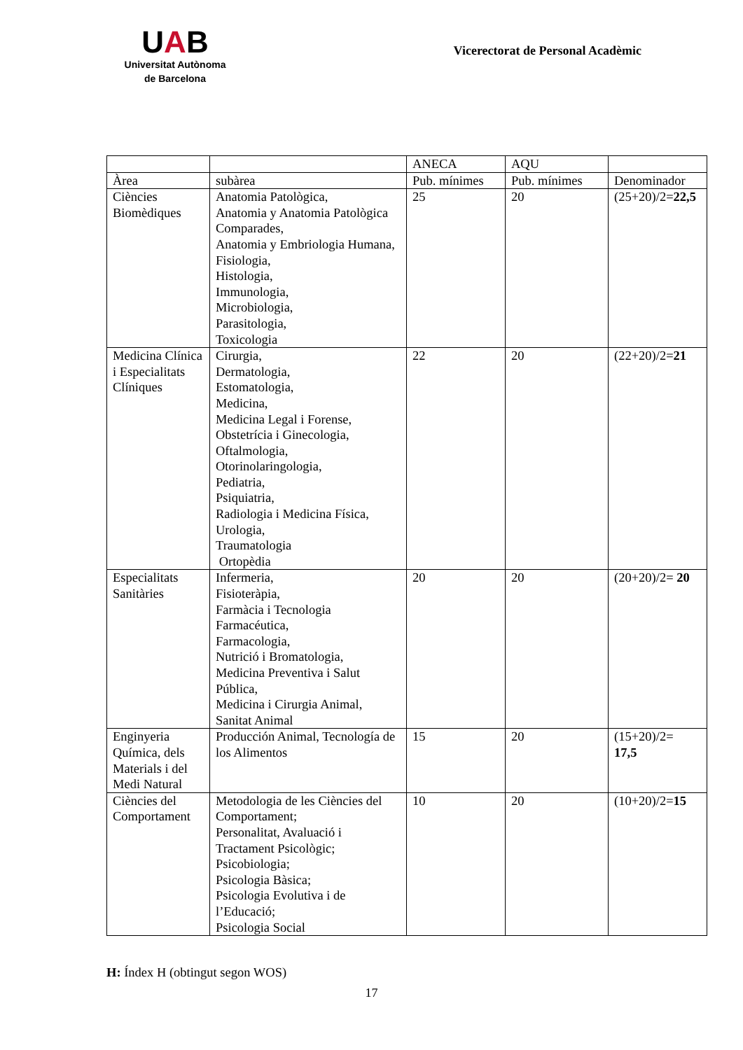UAB
Universitat Autònoma
de Barcelona
Vicerectorat de Personal Acadèmic
| | | ANECA | AQU | |
| Àrea | subàrea | Pub. mínimes | Pub. mínimes | Denominador |
| Ciències Biomèdiques | Anatomia Patològica, Anatomia y Anatomia Patològica Comparades, Anatomia y Embriologia Humana, Fisiologia, Histologia, Immunologia, Microbiologia, Parasitologia, Toxicologia | 25 | 20 | (25+20)/2= 22,5 |
| Medicina Clínica i Especialitats Clíniques | Cirurgia, Dermatologia, Estomatologia, Medicina, Medicina Legal i Forense, Obstetrícia i Ginecologia, Oftalmologia, Otorinolaringologia, Pediatria, Psiquiatria, Radiologia i Medicina Física, Urologia, Traumatologia Ortopèdia | 22 | 20 | (22+20)/2= 21 |
| Especialitats Sanitàries | Infermeria, Fisioteràpia, Farmàcia i Tecnologia Farmacéutica, Farmacologia, Nutrició i Bromatologia, Medicina Preventiva i Salut Pública, Medicina i Cirurgia Animal, Sanitat Animal | 20 | 20 | (20+20)/2= 20 |
| Enginyeria Química, dels Materials i del Medi Natural | Producción Animal, Tecnología de los Alimentos | 15 | 20 | (15+20)/2= 17,5 |
| Ciències del Comportament | Metodologia de les Ciències del Comportament; Personalitat, Avaluació i Tractament Psicològic; Psicobiologia; Psicologia Bàsica; Psicologia Evolutiva i de l’Educació; Psicologia Social | 10 | 20 | (10+20)/2= 15 |
H: Índex H (obtingut segon WOS)
17